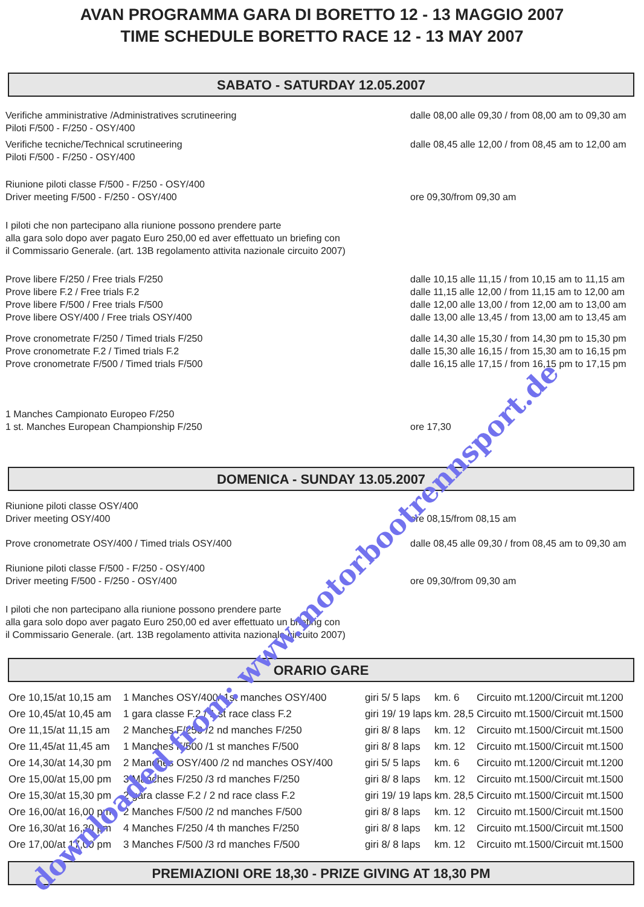AVAN PROGRAMMA GARA DI BORETTO 12 - 13 MAGGIO 2007
TIME SCHEDULE BORETTO RACE 12 - 13 MAY 2007
SABATO - SATURDAY 12.05.2007
Verifiche amministrative /Administratives scrutineering
Piloti F/500 - F/250 - OSY/400
dalle 08,00 alle 09,30 / from 08,00 am to 09,30 am
Verifiche tecniche/Technical scrutineering
Piloti F/500 - F/250 - OSY/400
dalle 08,45 alle 12,00 / from 08,45 am to 12,00 am
Riunione piloti classe F/500 - F/250 - OSY/400
Driver meeting F/500 - F/250 - OSY/400
ore 09,30/from 09,30 am
I piloti che non partecipano alla riunione possono prendere parte
alla gara solo dopo aver pagato Euro 250,00 ed aver effettuato un briefing con
il Commissario Generale. (art. 13B regolamento attivita nazionale circuito 2007)
Prove libere F/250 / Free trials F/250
Prove libere F.2 / Free trials F.2
Prove libere F/500 / Free trials F/500
Prove libere OSY/400 / Free trials OSY/400
dalle 10,15 alle 11,15 / from 10,15 am to 11,15 am
dalle 11,15 alle 12,00 / from 11,15 am to 12,00 am
dalle 12,00 alle 13,00 / from 12,00 am to 13,00 am
dalle 13,00 alle 13,45 / from 13,00 am to 13,45 am
Prove cronometrate F/250 / Timed trials F/250
Prove cronometrate F.2 / Timed trials F.2
Prove cronometrate F/500 / Timed trials F/500
dalle 14,30 alle 15,30 / from 14,30 pm to 15,30 pm
dalle 15,30 alle 16,15 / from 15,30 am to 16,15 pm
dalle 16,15 alle 17,15 / from 16,15 pm to 17,15 pm
1 Manches Campionato Europeo F/250
1 st. Manches European Championship F/250
ore 17,30
DOMENICA - SUNDAY 13.05.2007
Riunione piloti classe OSY/400
Driver meeting OSY/400
ore 08,15/from 08,15 am
Prove cronometrate OSY/400 / Timed trials OSY/400 dalle 08,45 alle 09,30 / from 08,45 am to 09,30 am
Riunione piloti classe F/500 - F/250 - OSY/400
Driver meeting F/500 - F/250 - OSY/400
ore 09,30/from 09,30 am
I piloti che non partecipano alla riunione possono prendere parte
alla gara solo dopo aver pagato Euro 250,00 ed aver effettuato un briefing con
il Commissario Generale. (art. 13B regolamento attivita nazionale circuito 2007)
ORARIO GARE
| Ore 10,15/at 10,15 am | 1 Manches OSY/400/ 1st manches OSY/400 | giri 5/ 5 laps | km. 6 | Circuito mt.1200/Circuit mt.1200 |
| Ore 10,45/at 10,45 am | 1 gara classe F.2 / 1 st race class F.2 | giri 19/ 19 laps | km. 28,5 | Circuito mt.1500/Circuit mt.1500 |
| Ore 11,15/at 11,15 am | 2 Manches F/250 /2 nd manches F/250 | giri 8/ 8 laps | km. 12 | Circuito mt.1500/Circuit mt.1500 |
| Ore 11,45/at 11,45 am | 1 Manches F/500 /1 st manches F/500 | giri 8/ 8 laps | km. 12 | Circuito mt.1500/Circuit mt.1500 |
| Ore 14,30/at 14,30 pm | 2 Manches OSY/400 /2 nd manches OSY/400 | giri 5/ 5 laps | km. 6 | Circuito mt.1200/Circuit mt.1200 |
| Ore 15,00/at 15,00 pm | 3 Manches F/250 /3 rd manches F/250 | giri 8/ 8 laps | km. 12 | Circuito mt.1500/Circuit mt.1500 |
| Ore 15,30/at 15,30 pm | 2 gara classe F.2 / 2 nd race class F.2 | giri 19/ 19 laps | km. 28,5 | Circuito mt.1500/Circuit mt.1500 |
| Ore 16,00/at 16,00 pm | 2 Manches F/500 /2 nd manches F/500 | giri 8/ 8 laps | km. 12 | Circuito mt.1500/Circuit mt.1500 |
| Ore 16,30/at 16,30 pm | 4 Manches F/250 /4 th manches F/250 | giri 8/ 8 laps | km. 12 | Circuito mt.1500/Circuit mt.1500 |
| Ore 17,00/at 17,00 pm | 3 Manches F/500 /3 rd manches F/500 | giri 8/ 8 laps | km. 12 | Circuito mt.1500/Circuit mt.1500 |
PREMIAZIONI ORE 18,30 - PRIZE GIVING AT 18,30 PM
downloaded from: www.motorbootrennsport.de